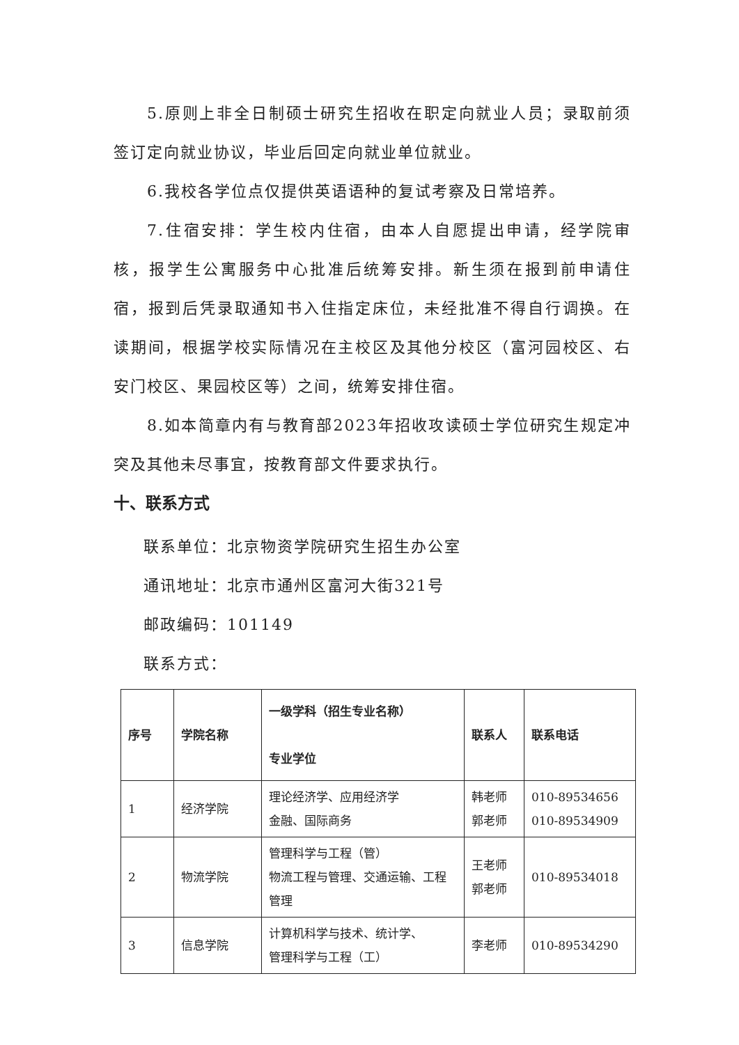5.原则上非全日制硕士研究生招收在职定向就业人员；录取前须签订定向就业协议，毕业后回定向就业单位就业。
6.我校各学位点仅提供英语语种的复试考察及日常培养。
7.住宿安排：学生校内住宿，由本人自愿提出申请，经学院审核，报学生公寓服务中心批准后统筹安排。新生须在报到前申请住宿，报到后凭录取通知书入住指定床位，未经批准不得自行调换。在读期间，根据学校实际情况在主校区及其他分校区（富河园校区、右安门校区、果园校区等）之间，统筹安排住宿。
8.如本简章内有与教育部2023年招收攻读硕士学位研究生规定冲突及其他未尽事宜，按教育部文件要求执行。
十、联系方式
联系单位：北京物资学院研究生招生办公室
通讯地址：北京市通州区富河大街321号
邮政编码：101149
联系方式：
| 序号 | 学院名称 | 一级学科（招生专业名称） 专业学位 | 联系人 | 联系电话 |
| --- | --- | --- | --- | --- |
| 1 | 经济学院 | 理论经济学、应用经济学 金融、国际商务 | 韩老师 郭老师 | 010-89534656 010-89534909 |
| 2 | 物流学院 | 管理科学与工程（管） 物流工程与管理、交通运输、工程管理 | 王老师 郭老师 | 010-89534018 |
| 3 | 信息学院 | 计算机科学与技术、统计学、 管理科学与工程（工） | 李老师 | 010-89534290 |